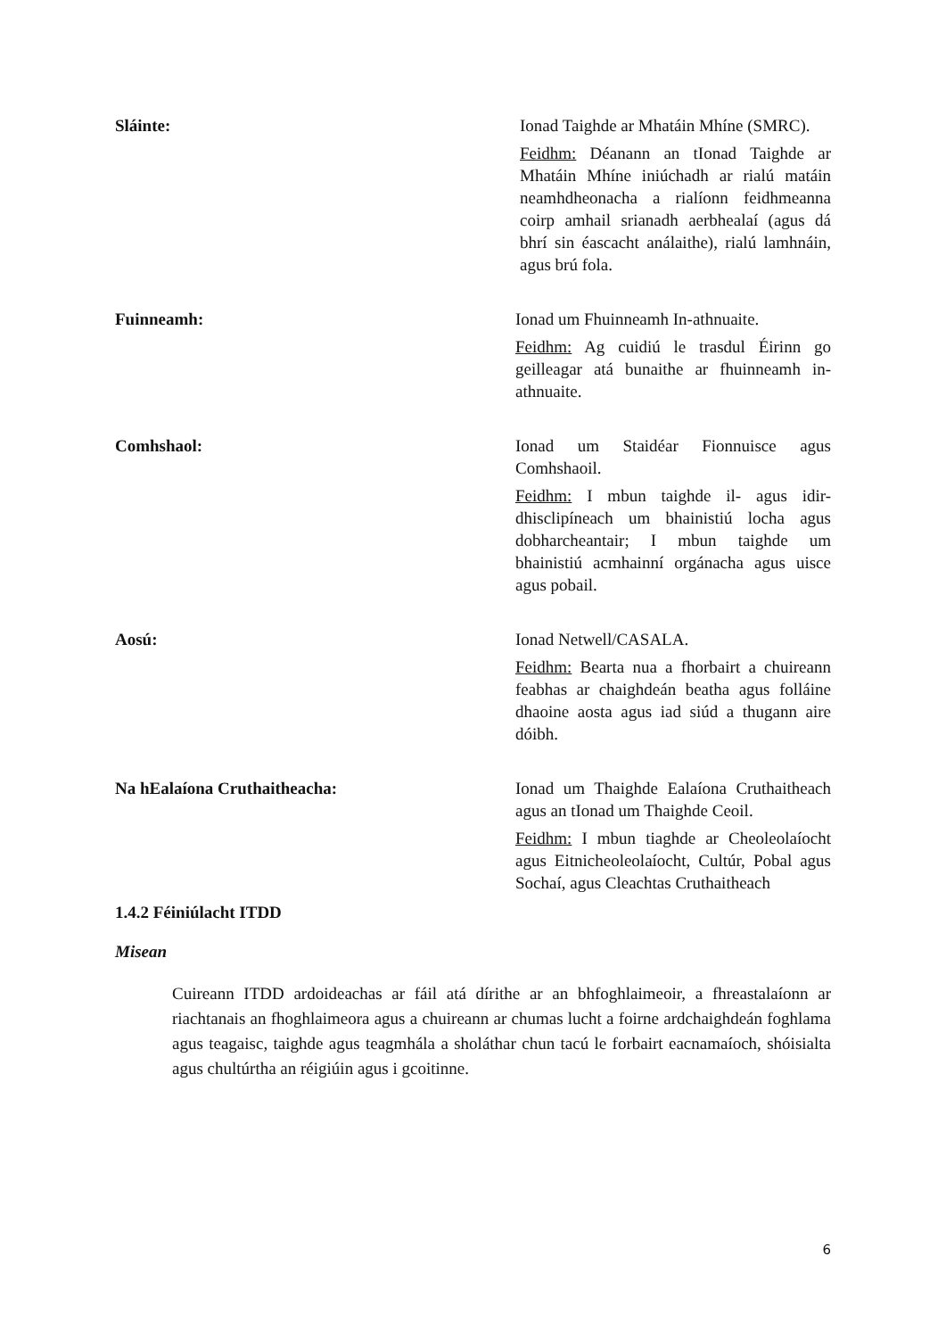| Sláinte: | Ionad Taighde ar Mhatáin Mhíne (SMRC). Feidhm: Déanann an tIonad Taighde ar Mhatáin Mhíne iniúchadh ar rialú matáin neamhdheonacha a rialíonn feidhmeanna coirp amhail srianadh aerbhealaí (agus dá bhrí sin éascacht análaithe), rialú lamhnáin, agus brú fola. |
| Fuinneamh: | Ionad um Fhuinneamh In-athnuaite. Feidhm: Ag cuidiú le trasdul Éirinn go geilleagar atá bunaithe ar fhuinneamh in-athnuaite. |
| Comhshaol: | Ionad um Staidéar Fionnuisce agus Comhshaoil. Feidhm: I mbun taighde il- agus idir-dhisclipíneach um bhainistiú locha agus dobharcheantair; I mbun taighde um bhainistiú acmhainní orgánacha agus uisce agus pobail. |
| Aosú: | Ionad Netwell/CASALA. Feidhm: Bearta nua a fhorbairt a chuireann feabhas ar chaighdeán beatha agus folláine dhaoine aosta agus iad siúd a thugann aire dóibh. |
| Na hEalaíona Cruthaitheacha: | Ionad um Thaighde Ealaíona Cruthaitheach agus an tIonad um Thaighde Ceoil. Feidhm: I mbun tiaghde ar Cheoleolaíocht agus Eitnicheoleolaíocht, Cultúr, Pobal agus Sochaí, agus Cleachtas Cruthaitheach |
1.4.2 Féiniúlacht ITDD
Misean
Cuireann ITDD ardoideachas ar fáil atá dírithe ar an bhfoghlaimeoir, a fhreastalaíonn ar riachtanais an fhoghlaimeora agus a chuireann ar chumas lucht a foirne ardchaighdeán foghlama agus teagaisc, taighde agus teagmhála a sholáthar chun tacú le forbairt eacnamaíoch, shóisialta agus chultúrtha an réigiúin agus i gcoitinne.
6